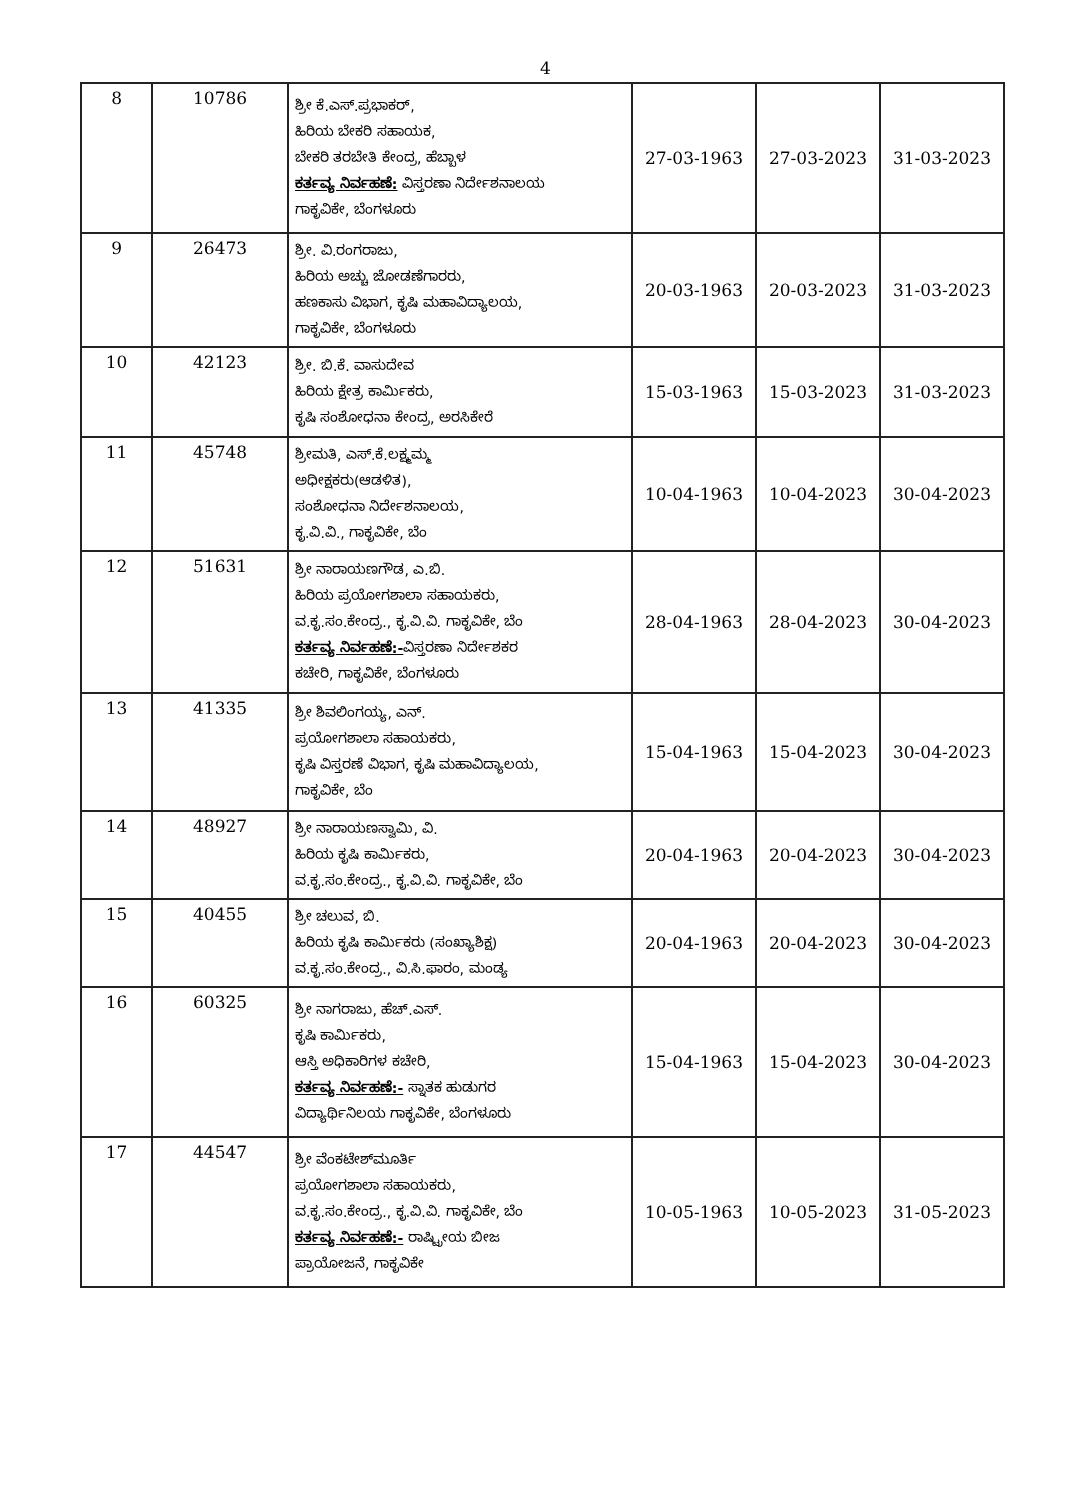4
| 8 | 10786 | ಶ್ರೀ ಕೆ.ಎಸ್.ಪ್ರಭಾಕರ್, ಹಿರಿಯ ಬೇಕರಿ ಸಹಾಯಕ, ಬೇಕರಿ ತರಬೇತಿ ಕೇಂದ್ರ, ಹೆಬ್ಬಾಳ ಕರ್ತವ್ಯ ನಿರ್ವಹಣೆ: ವಿಸ್ತರಣಾ ನಿರ್ದೇಶನಾಲಯ ಗಾಕೃವಿಕೇ, ಬೆಂಗಳೂರು | 27-03-1963 | 27-03-2023 | 31-03-2023 |
| 9 | 26473 | ಶ್ರೀ. ವಿ.ರಂಗರಾಜು, ಹಿರಿಯ ಅಚ್ಚು ಜೋಡಣೆಗಾರರು, ಹಣಕಾಸು ವಿಭಾಗ, ಕೃಷಿ ಮಹಾವಿದ್ಯಾಲಯ, ಗಾಕೃವಿಕೇ, ಬೆಂಗಳೂರು | 20-03-1963 | 20-03-2023 | 31-03-2023 |
| 10 | 42123 | ಶ್ರೀ. ಬಿ.ಕೆ. ವಾಸುದೇವ ಹಿರಿಯ ಕ್ಷೇತ್ರ ಕಾರ್ಮಿಕರು, ಕೃಷಿ ಸಂಶೋಧನಾ ಕೇಂದ್ರ, ಅರಸಿಕೇರೆ | 15-03-1963 | 15-03-2023 | 31-03-2023 |
| 11 | 45748 | ಶ್ರೀಮತಿ, ಎಸ್.ಕೆ.ಲಕ್ಷ್ಮಮ್ಮ ಅಧೀಕ್ಷಕರು(ಆಡಳಿತ), ಸಂಶೋಧನಾ ನಿರ್ದೇಶನಾಲಯ, ಕೃ.ವಿ.ವಿ., ಗಾಕೃವಿಕೇ, ಬೆಂ | 10-04-1963 | 10-04-2023 | 30-04-2023 |
| 12 | 51631 | ಶ್ರೀ ನಾರಾಯಣಗೌಡ, ಎ.ಬಿ. ಹಿರಿಯ ಪ್ರಯೋಗಶಾಲಾ ಸಹಾಯಕರು, ವ.ಕೃ.ಸಂ.ಕೇಂದ್ರ., ಕೃ.ವಿ.ವಿ. ಗಾಕೃವಿಕೇ, ಬೆಂ ಕರ್ತವ್ಯ ನಿರ್ವಹಣೆ:- ವಿಸ್ತರಣಾ ನಿರ್ದೇಶಕರ ಕಚೇರಿ, ಗಾಕೃವಿಕೇ, ಬೆಂಗಳೂರು | 28-04-1963 | 28-04-2023 | 30-04-2023 |
| 13 | 41335 | ಶ್ರೀ ಶಿವಲಿಂಗಯ್ಯ, ಎನ್. ಪ್ರಯೋಗಶಾಲಾ ಸಹಾಯಕರು, ಕೃಷಿ ವಿಸ್ತರಣೆ ವಿಭಾಗ, ಕೃಷಿ ಮಹಾವಿದ್ಯಾಲಯ, ಗಾಕೃವಿಕೇ, ಬೆಂ | 15-04-1963 | 15-04-2023 | 30-04-2023 |
| 14 | 48927 | ಶ್ರೀ ನಾರಾಯಣಸ್ವಾಮಿ, ವಿ. ಹಿರಿಯ ಕೃಷಿ ಕಾರ್ಮಿಕರು, ವ.ಕೃ.ಸಂ.ಕೇಂದ್ರ., ಕೃ.ವಿ.ವಿ. ಗಾಕೃವಿಕೇ, ಬೆಂ | 20-04-1963 | 20-04-2023 | 30-04-2023 |
| 15 | 40455 | ಶ್ರೀ ಚಲುವ, ಬಿ. ಹಿರಿಯ ಕೃಷಿ ಕಾರ್ಮಿಕರು (ಸಂಖ್ಯಾಶಿಕ್ಷ) ವ.ಕೃ.ಸಂ.ಕೇಂದ್ರ., ವಿ.ಸಿ.ಫಾರಂ, ಮಂಡ್ಯ | 20-04-1963 | 20-04-2023 | 30-04-2023 |
| 16 | 60325 | ಶ್ರೀ ನಾಗರಾಜು, ಹೆಚ್.ಎಸ್. ಕೃಷಿ ಕಾರ್ಮಿಕರು, ಆಸ್ತಿ ಅಧಿಕಾರಿಗಳ ಕಚೇರಿ, ಕರ್ತವ್ಯ ನಿರ್ವಹಣೆ:- ಸ್ನಾತಕ ಹುಡುಗರ ವಿದ್ಯಾರ್ಥಿನಿಲಯ ಗಾಕೃವಿಕೇ, ಬೆಂಗಳೂರು | 15-04-1963 | 15-04-2023 | 30-04-2023 |
| 17 | 44547 | ಶ್ರೀ ವೆಂಕಟೇಶ್‌ಮೂರ್ತಿ ಪ್ರಯೋಗಶಾಲಾ ಸಹಾಯಕರು, ವ.ಕೃ.ಸಂ.ಕೇಂದ್ರ., ಕೃ.ವಿ.ವಿ. ಗಾಕೃವಿಕೇ, ಬೆಂ ಕರ್ತವ್ಯ ನಿರ್ವಹಣೆ:- ರಾಷ್ಟ್ರೀಯ ಬೀಜ ಪ್ರಾಯೋಜನೆ, ಗಾಕೃವಿಕೇ | 10-05-1963 | 10-05-2023 | 31-05-2023 |